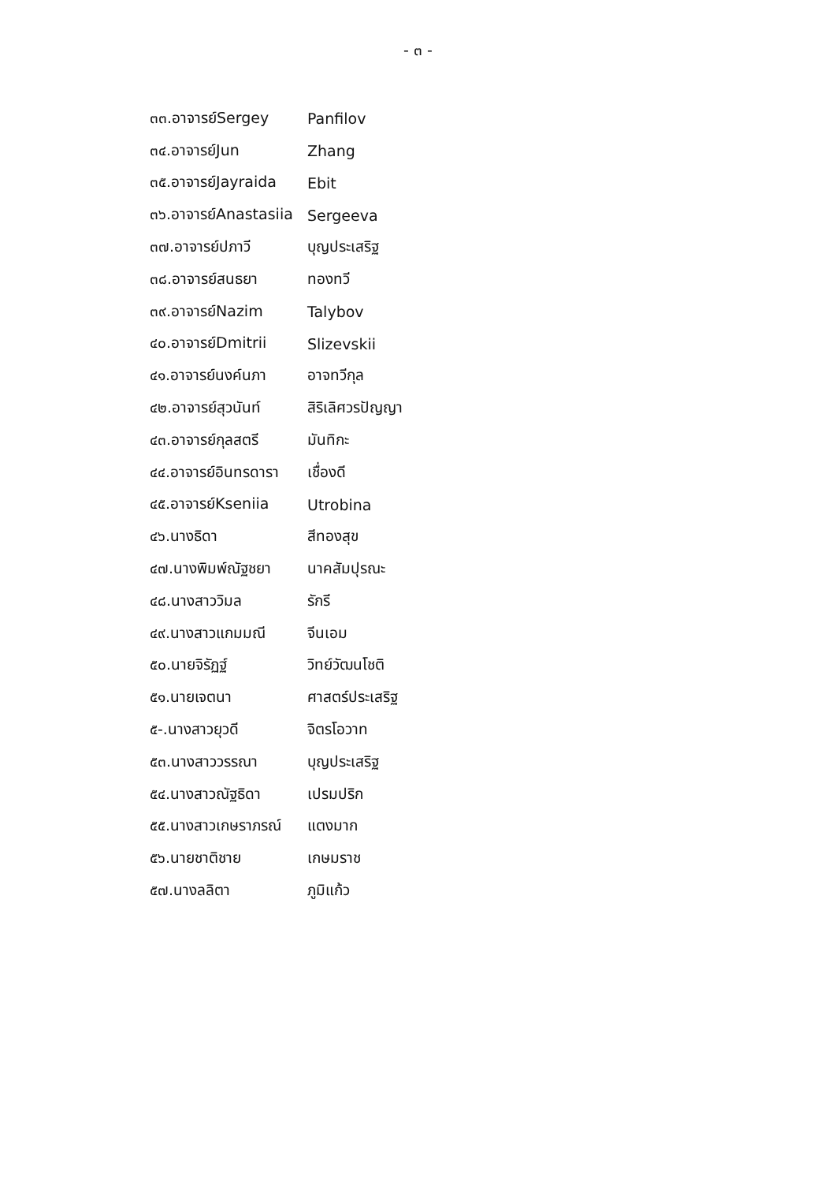- ๓ -
๓๓.อาจารย์Sergey Panfilov
๓๔.อาจารย์Jun Zhang
๓๕.อาจารย์Jayraida Ebit
๓๖.อาจารย์Anastasiia Sergeeva
๓๗.อาจารย์ปภาวี บุญประเสริฐ
๓๘.อาจารย์สนธยา ทองทวี
๓๙.อาจารย์Nazim Talybov
๔๐.อาจารย์Dmitrii Slizevskii
๔๑.อาจารย์นงค์นภา อาจทวีกุล
๔๒.อาจารย์สุวนันท์ สิริเลิศวรปัญญา
๔๓.อาจารย์กุลสตรี มันทิกะ
๔๔.อาจารย์อินทรดารา เชื่องดี
๔๕.อาจารย์Kseniia Utrobina
๔๖.นางธิดา สีทองสุข
๔๗.นางพิมพ์ณัฐชยา นาคสัมปุรณะ
๔๘.นางสาววิมล รักรี
๔๙.นางสาวแกมมณี จีนเอม
๕๐.นายจิรัฏฐ์ วิทย์วัฒนโชติ
๕๑.นายเจตนา ศาสตร์ประเสริฐ
๕-.นางสาวยุวดี จิตรโอวาท
๕๓.นางสาววรรณา บุญประเสริฐ
๕๔.นางสาวณัฐธิดา เปรมปริก
๕๕.นางสาวเกษราภรณ์ แตงมาก
๕๖.นายชาติชาย เกษมราช
๕๗.นางลลิตา ภูมิแก้ว